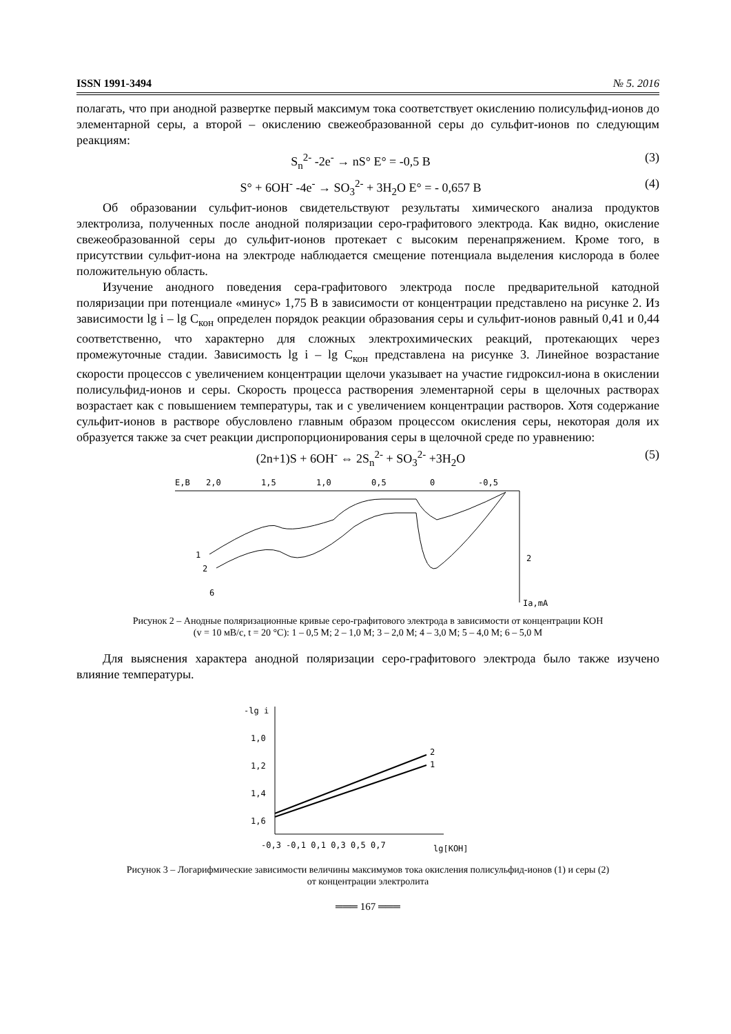ISSN 1991-3494 № 5. 2016
полагать, что при анодной развертке первый максимум тока соответствует окислению полисульфид-ионов до элементарной серы, а второй – окислению свежеобразованной серы до сульфит-ионов по следующим реакциям:
S<sub>n</sub><sup>2-</sup> -2e<sup>-</sup> → nS° E° = -0,5 B (3)
S° + 6OH<sup>-</sup> -4e<sup>-</sup> → SO<sub>3</sub><sup>2-</sup> + 3H<sub>2</sub>O E° = - 0,657 B (4)
Об образовании сульфит-ионов свидетельствуют результаты химического анализа продуктов электролиза, полученных после анодной поляризации серо-графитового электрода. Как видно, окисление свежеобразованной серы до сульфит-ионов протекает с высоким перенапряжением. Кроме того, в присутствии сульфит-иона на электроде наблюдается смещение потенциала выделения кислорода в более положительную область.
Изучение анодного поведения сера-графитового электрода после предварительной катодной поляризации при потенциале «минус» 1,75 В в зависимости от концентрации представлено на рисунке 2. Из зависимости lg i – lg C<sub>кон</sub> определен порядок реакции образования серы и сульфит-ионов равный 0,41 и 0,44 соответственно, что характерно для сложных электрохимических реакций, протекающих через промежуточные стадии. Зависимость lg i – lg C<sub>кон</sub> представлена на рисунке 3. Линейное возрастание скорости процессов с увеличением концентрации щелочи указывает на участие гидроксил-иона в окислении полисульфид-ионов и серы. Скорость процесса растворения элементарной серы в щелочных растворах возрастает как с повышением температуры, так и с увеличением концентрации растворов. Хотя содержание сульфит-ионов в растворе обусловлено главным образом процессом окисления серы, некоторая доля их образуется также за счет реакции диспропорционирования серы в щелочной среде по уравнению:
(2n+1)S + 6OH<sup>-</sup> ⇔ 2S<sub>n</sub><sup>2-</sup> + SO<sub>3</sub><sup>2-</sup> +3H<sub>2</sub>O (5)
E,B
2,0
1,5
1,0
0,5
0
-0,5
1
2
6
2
Ia,mA
Рисунок 2 – Анодные поляризационные кривые серо-графитового электрода в зависимости от концентрации КОН
(v = 10 мВ/с, t = 20 °С): 1 – 0,5 М; 2 – 1,0 М; 3 – 2,0 М; 4 – 3,0 М; 5 – 4,0 М; 6 – 5,0 М
Для выяснения характера анодной поляризации серо-графитового электрода было также изучено влияние температуры.
-lg i
1,0
1,2
1,4
1,6
2
1
-0,3 -0,1 0,1 0,3 0,5 0,7
lg[KOH]
Рисунок 3 – Логарифмические зависимости величины максимумов тока окисления полисульфид-ионов (1) и серы (2)
от концентрации электролита
═══ 167 ═══